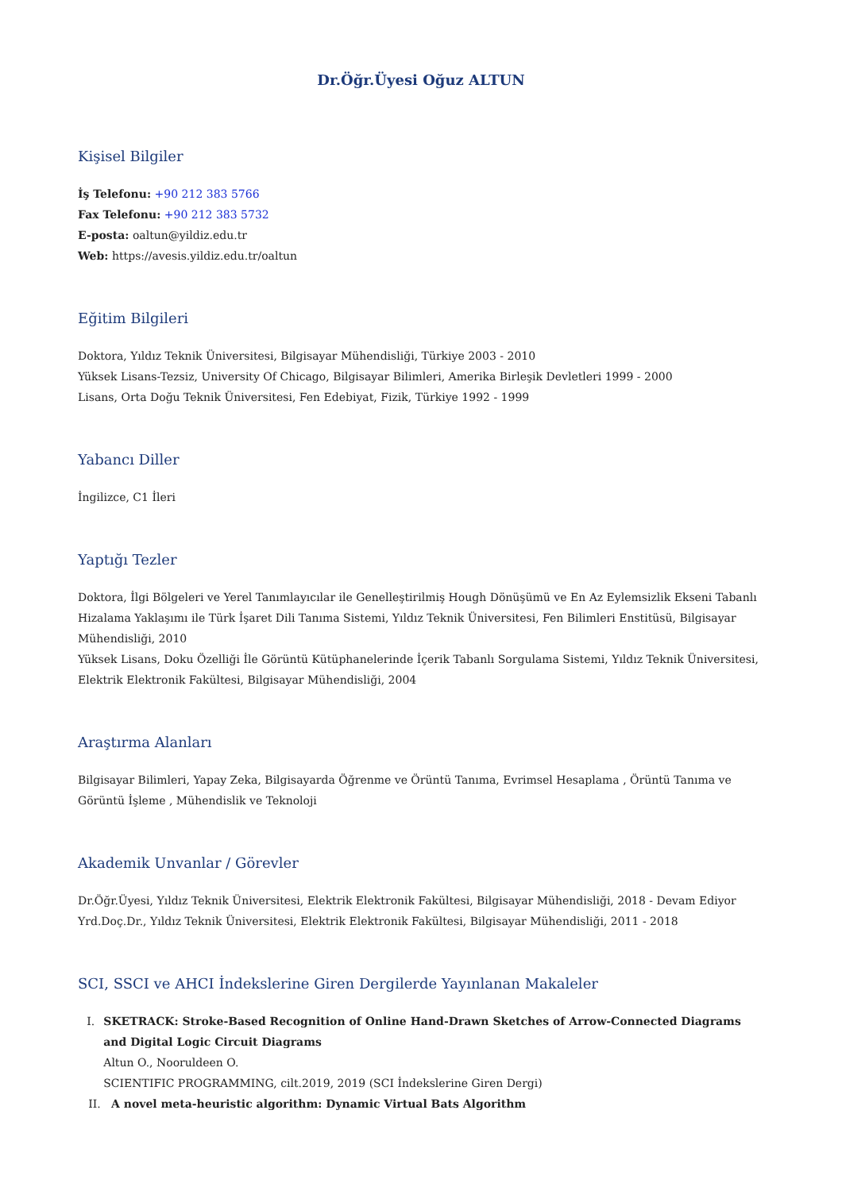Dr.Öğr.Üyesi Oğuz ALTUN
Kişisel Bilgiler
İş Telefonu: +90 212 383 5766
Fax Telefonu: +90 212 383 5732
E-posta: oaltun@yildiz.edu.tr
Web: https://avesis.yildiz.edu.tr/oaltun
Eğitim Bilgileri
Doktora, Yıldız Teknik Üniversitesi, Bilgisayar Mühendisliği, Türkiye 2003 - 2010
Yüksek Lisans-Tezsiz, University Of Chicago, Bilgisayar Bilimleri, Amerika Birleşik Devletleri 1999 - 2000
Lisans, Orta Doğu Teknik Üniversitesi, Fen Edebiyat, Fizik, Türkiye 1992 - 1999
Yabancı Diller
İngilizce, C1 İleri
Yaptığı Tezler
Doktora, İlgi Bölgeleri ve Yerel Tanımlayıcılar ile Genelleştirilmiş Hough Dönüşümü ve En Az Eylemsizlik Ekseni Tabanlı Hizalama Yaklaşımı ile Türk İşaret Dili Tanıma Sistemi, Yıldız Teknik Üniversitesi, Fen Bilimleri Enstitüsü, Bilgisayar Mühendisliği, 2010
Yüksek Lisans, Doku Özelliği İle Görüntü Kütüphanelerinde İçerik Tabanlı Sorgulama Sistemi, Yıldız Teknik Üniversitesi, Elektrik Elektronik Fakültesi, Bilgisayar Mühendisliği, 2004
Araştırma Alanları
Bilgisayar Bilimleri, Yapay Zeka, Bilgisayarda Öğrenme ve Örüntü Tanıma, Evrimsel Hesaplama , Örüntü Tanıma ve Görüntü İşleme , Mühendislik ve Teknoloji
Akademik Unvanlar / Görevler
Dr.Öğr.Üyesi, Yıldız Teknik Üniversitesi, Elektrik Elektronik Fakültesi, Bilgisayar Mühendisliği, 2018 - Devam Ediyor
Yrd.Doç.Dr., Yıldız Teknik Üniversitesi, Elektrik Elektronik Fakültesi, Bilgisayar Mühendisliği, 2011 - 2018
SCI, SSCI ve AHCI İndekslerine Giren Dergilerde Yayınlanan Makaleler
I. SKETRACK: Stroke-Based Recognition of Online Hand-Drawn Sketches of Arrow-Connected Diagrams and Digital Logic Circuit Diagrams
Altun O., Nooruldeen O.
SCIENTIFIC PROGRAMMING, cilt.2019, 2019 (SCI İndekslerine Giren Dergi)
II. A novel meta-heuristic algorithm: Dynamic Virtual Bats Algorithm